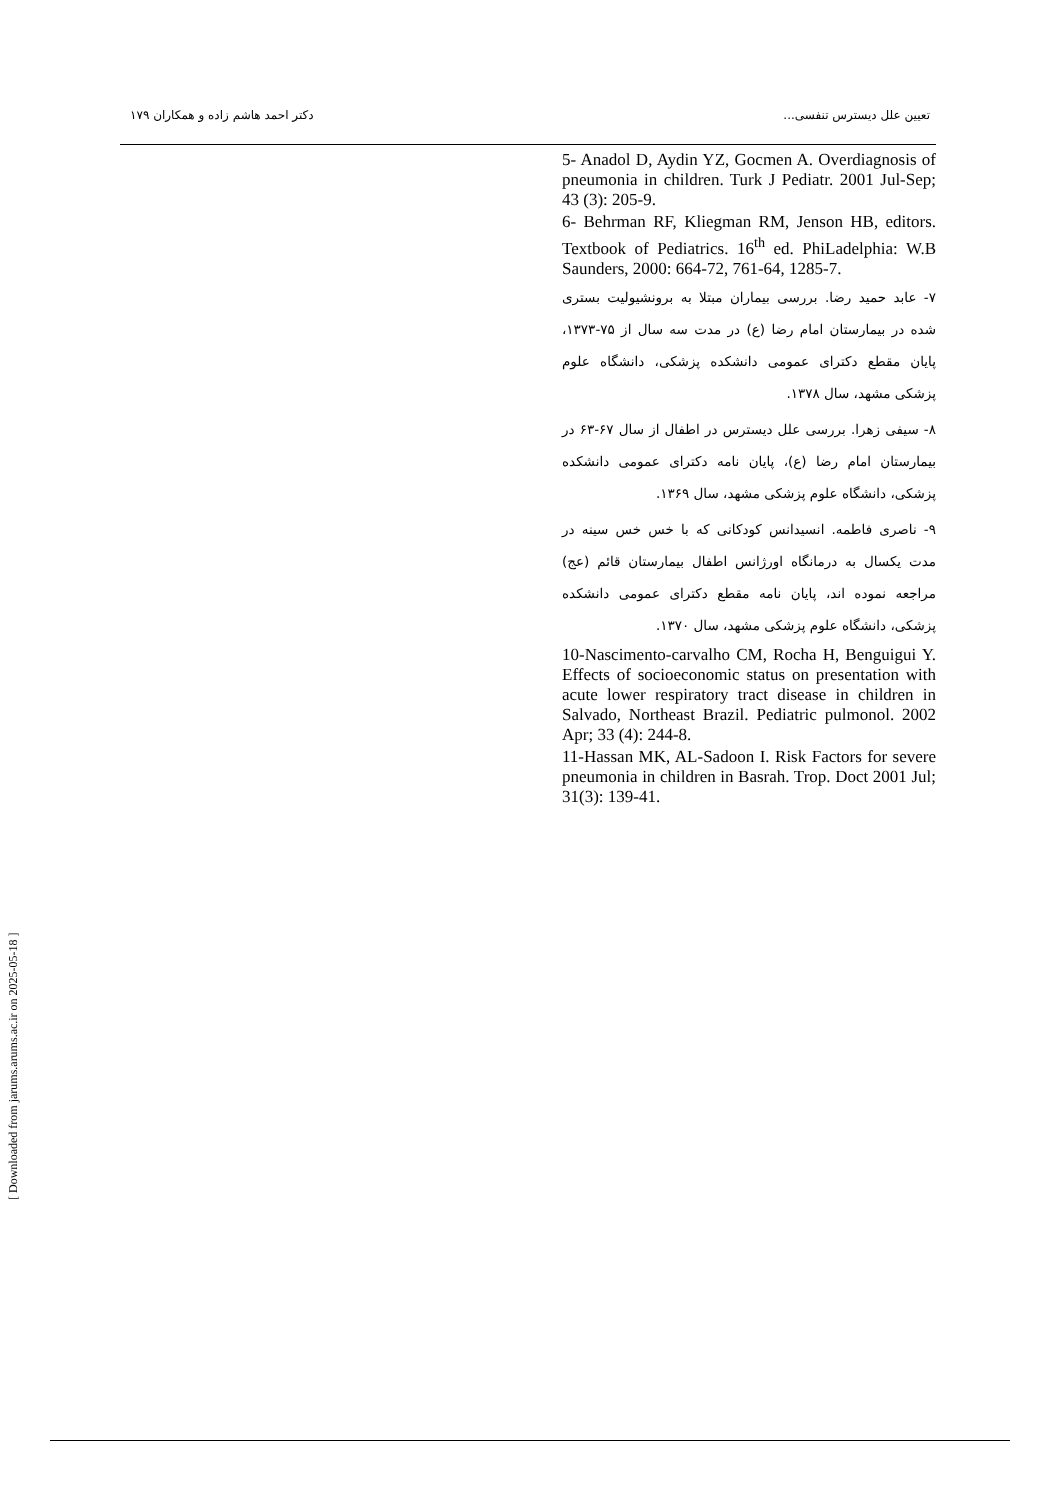تعیین علل دیسترس تنفسی... دکتر احمد هاشم زاده و همکاران ۱۷۹
5- Anadol D, Aydin YZ, Gocmen A. Overdiagnosis of pneumonia in children. Turk J Pediatr. 2001 Jul-Sep; 43 (3): 205-9.
6- Behrman RF, Kliegman RM, Jenson HB, editors. Textbook of Pediatrics. 16<sup>th</sup> ed. PhiLadelphia: W.B Saunders, 2000: 664-72, 761-64, 1285-7.
۷- عابد حمید رضا. بررسی بیماران مبتلا به برونشیولیت بستری شده در بیمارستان امام رضا (ع) در مدت سه سال از ۷۵-۱۳۷۳، پایان مقطع دکترای عمومی دانشکده پزشکی، دانشگاه علوم پزشکی مشهد، سال ۱۳۷۸.
۸- سیفی زهرا. بررسی علل دیسترس در اطفال از سال ۶۷-۶۳ در بیمارستان امام رضا (ع)، پایان نامه دکترای عمومی دانشکده پزشکی، دانشگاه علوم پزشکی مشهد، سال ۱۳۶۹.
۹- ناصری فاطمه. انسیدانس کودکانی که با خس خس سینه در مدت یکسال به درمانگاه اورژانس اطفال بیمارستان قائم (عج) مراجعه نموده اند، پایان نامه مقطع دکترای عمومی دانشکده پزشکی، دانشگاه علوم پزشکی مشهد، سال ۱۳۷۰.
10-Nascimento-carvalho CM, Rocha H, Benguigui Y. Effects of socioeconomic status on presentation with acute lower respiratory tract disease in children in Salvado, Northeast Brazil. Pediatric pulmonol. 2002 Apr; 33 (4): 244-8.
11-Hassan MK, AL-Sadoon I. Risk Factors for severe pneumonia in children in Basrah. Trop. Doct 2001 Jul; 31(3): 139-41.
[ Downloaded from jarums.arums.ac.ir on 2025-05-18 ]